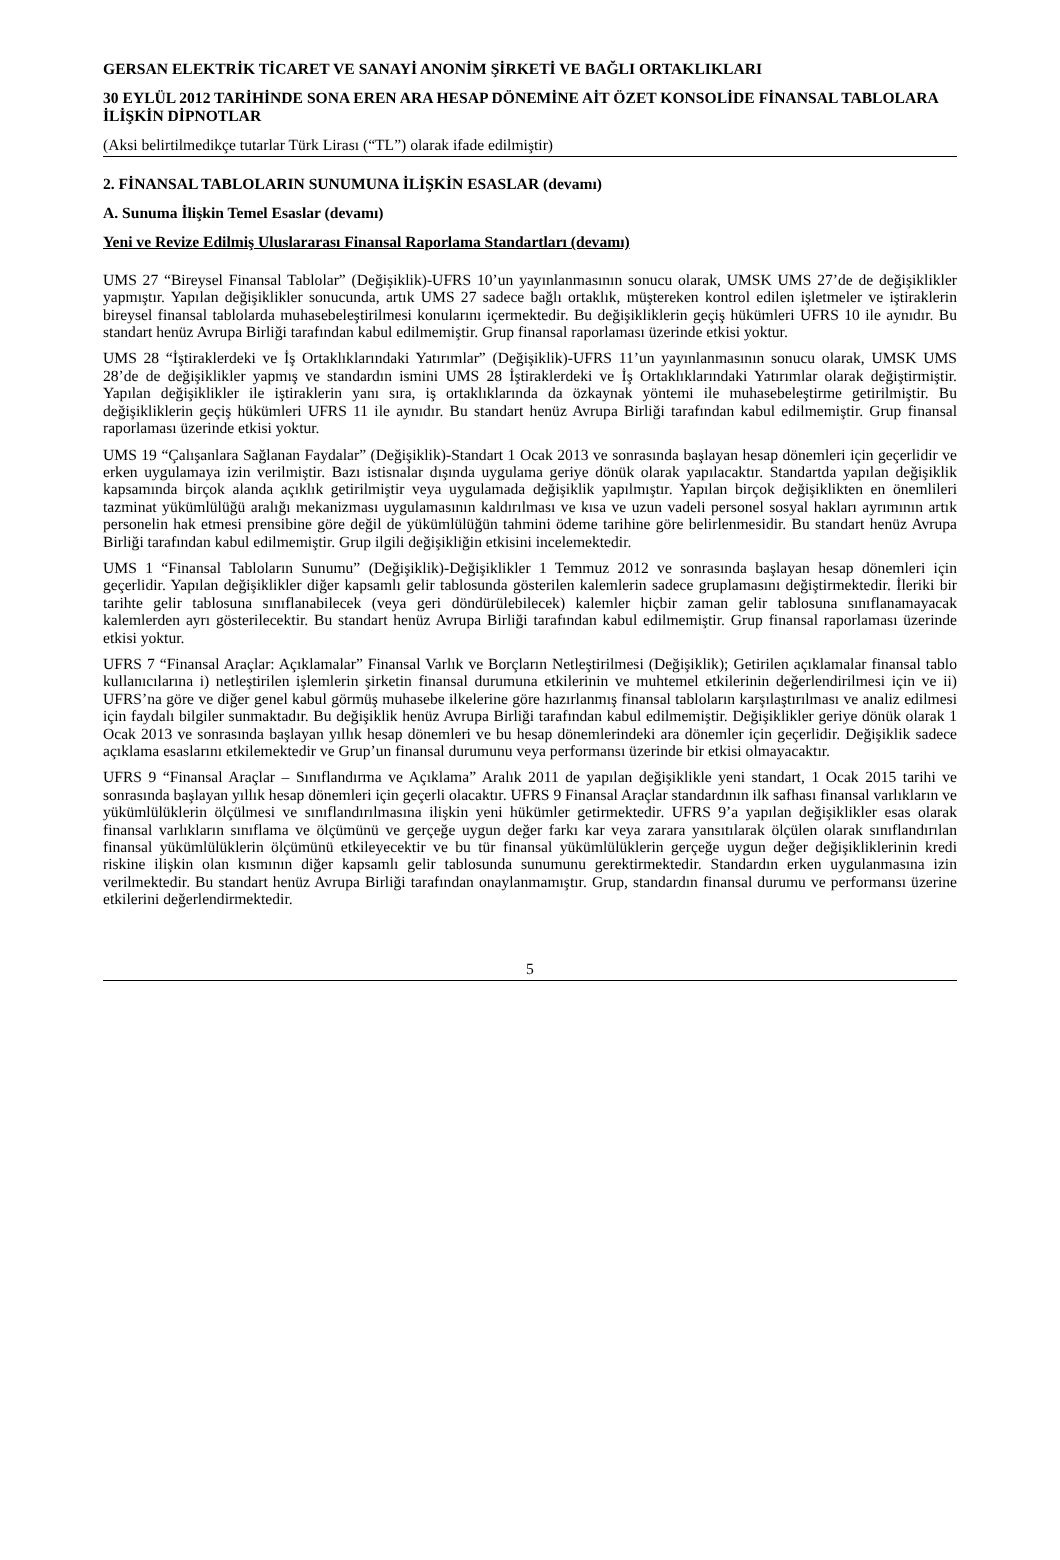GERSAN ELEKTRİK TİCARET VE SANAYİ ANONİM ŞİRKETİ VE BAĞLI ORTAKLIKLARI
30 EYLÜL 2012 TARİHİNDE SONA EREN ARA HESAP DÖNEMİNE AİT ÖZET KONSOLİDE FİNANSAL TABLOLARA İLİŞKİN DİPNOTLAR
(Aksi belirtilmedikçe tutarlar Türk Lirası (“TL”) olarak ifade edilmiştir)
2. FİNANSAL TABLOLARIN SUNUMUNA İLİŞKİN ESASLAR (devamı)
A. Sunuma İlişkin Temel Esaslar (devamı)
Yeni ve Revize Edilmiş Uluslararası Finansal Raporlama Standartları (devamı)
UMS 27 “Bireysel Finansal Tablolar” (Değişiklik)-UFRS 10’un yayınlanmasının sonucu olarak, UMSK UMS 27’de de değişiklikler yapmıştır. Yapılan değişiklikler sonucunda, artık UMS 27 sadece bağlı ortaklık, müştereken kontrol edilen işletmeler ve iştiraklerin bireysel finansal tablolarda muhasebeleştirilmesi konularını içermektedir. Bu değişikliklerin geçiş hükümleri UFRS 10 ile aynıdır. Bu standart henüz Avrupa Birliği tarafından kabul edilmemiştir. Grup finansal raporlaması üzerinde etkisi yoktur.
UMS 28 “İştiraklerdeki ve İş Ortaklıklarındaki Yatırımlar” (Değişiklik)-UFRS 11’un yayınlanmasının sonucu olarak, UMSK UMS 28’de de değişiklikler yapmış ve standardın ismini UMS 28 İştiraklerdeki ve İş Ortaklıklarındaki Yatırımlar olarak değiştirmiştir. Yapılan değişiklikler ile iştiraklerin yanı sıra, iş ortaklıklarında da özkaynak yöntemi ile muhasebeleştirme getirilmiştir. Bu değişikliklerin geçiş hükümleri UFRS 11 ile aynıdır. Bu standart henüz Avrupa Birliği tarafından kabul edilmemiştir. Grup finansal raporlaması üzerinde etkisi yoktur.
UMS 19 “Çalışanlara Sağlanan Faydalar” (Değişiklik)-Standart 1 Ocak 2013 ve sonrasında başlayan hesap dönemleri için geçerlidir ve erken uygulamaya izin verilmiştir. Bazı istisnalar dışında uygulama geriye dönük olarak yapılacaktır. Standartda yapılan değişiklik kapsamında birçok alanda açıklık getirilmiştir veya uygulamada değişiklik yapılmıştır. Yapılan birçok değişiklikten en önemlileri tazminat yükümlülüğü aralığı mekanizması uygulamasının kaldırılması ve kısa ve uzun vadeli personel sosyal hakları ayrımının artık personelin hak etmesi prensibine göre değil de yükümlülüğün tahmini ödeme tarihine göre belirlenmesidir. Bu standart henüz Avrupa Birliği tarafından kabul edilmemiştir. Grup ilgili değişikliğin etkisini incelemektedir.
UMS 1 “Finansal Tabloların Sunumu” (Değişiklik)-Değişiklikler 1 Temmuz 2012 ve sonrasında başlayan hesap dönemleri için geçerlidir. Yapılan değişiklikler diğer kapsamlı gelir tablosunda gösterilen kalemlerin sadece gruplamasını değiştirmektedir. İleriki bir tarihte gelir tablosuna sınıflanabilecek (veya geri döndürülebilecek) kalemler hiçbir zaman gelir tablosuna sınıflanamayacak kalemlerden ayrı gösterilecektir. Bu standart henüz Avrupa Birliği tarafından kabul edilmemiştir. Grup finansal raporlaması üzerinde etkisi yoktur.
UFRS 7 “Finansal Araçlar: Açıklamalar” Finansal Varlık ve Borçların Netleştirilmesi (Değişiklik); Getirilen açıklamalar finansal tablo kullanıcılarına i) netleştirilen işlemlerin şirketin finansal durumuna etkilerinin ve muhtemel etkilerinin değerlendirilmesi için ve ii) UFRS’na göre ve diğer genel kabul görmüş muhasebe ilkelerine göre hazırlanmış finansal tabloların karşılaştırılması ve analiz edilmesi için faydalı bilgiler sunmaktadır. Bu değişiklik henüz Avrupa Birliği tarafından kabul edilmemiştir. Değişiklikler geriye dönük olarak 1 Ocak 2013 ve sonrasında başlayan yıllık hesap dönemleri ve bu hesap dönemlerindeki ara dönemler için geçerlidir. Değişiklik sadece açıklama esaslarını etkilemektedir ve Grup’un finansal durumunu veya performansı üzerinde bir etkisi olmayacaktır.
UFRS 9 “Finansal Araçlar – Sınıflandırma ve Açıklama” Aralık 2011 de yapılan değişiklikle yeni standart, 1 Ocak 2015 tarihi ve sonrasında başlayan yıllık hesap dönemleri için geçerli olacaktır. UFRS 9 Finansal Araçlar standardının ilk safhası finansal varlıkların ve yükümlülüklerin ölçülmesi ve sınıflandırılmasına ilişkin yeni hükümler getirmektedir. UFRS 9’a yapılan değişiklikler esas olarak finansal varlıkların sınıflama ve ölçümünü ve gerçeğe uygun değer farkı kar veya zarara yansıtılarak ölçülen olarak sınıflandırılan finansal yükümlülüklerin ölçümünü etkileyecektir ve bu tür finansal yükümlülüklerin gerçeğe uygun değer değişikliklerinin kredi riskine ilişkin olan kısmının diğer kapsamlı gelir tablosunda sunumunu gerektirmektedir. Standardın erken uygulanmasına izin verilmektedir. Bu standart henüz Avrupa Birliği tarafından onaylanmamıştır. Grup, standardın finansal durumu ve performansı üzerine etkilerini değerlendirmektedir.
5